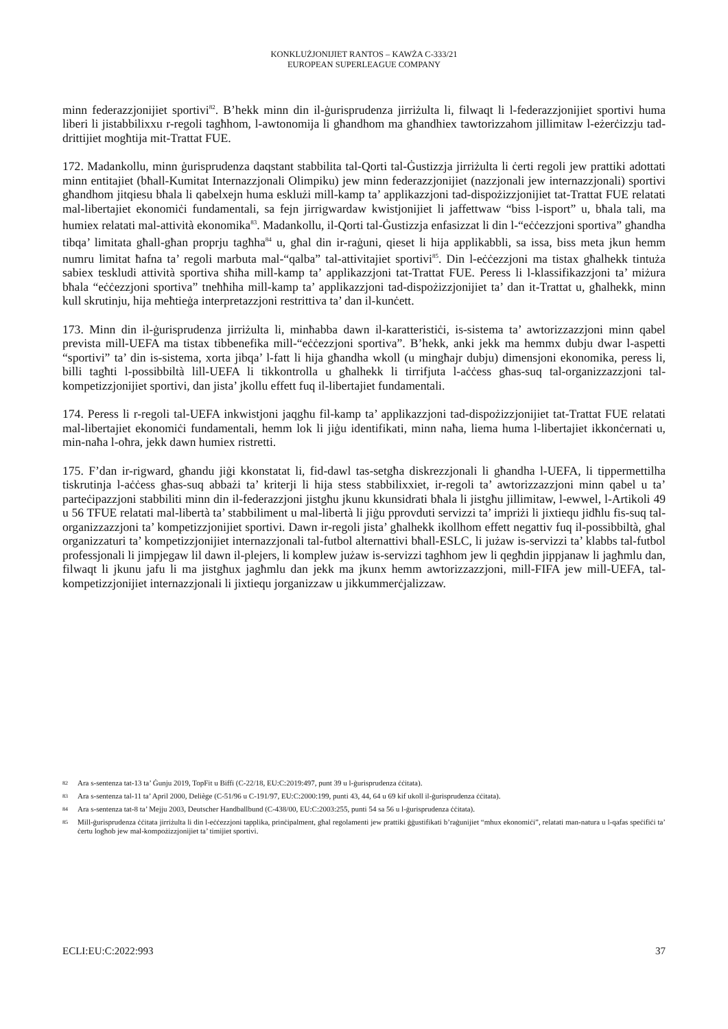KONKLUŻJONIJIET RANTOS – KAWŻA C-333/21
EUROPEAN SUPERLEAGUE COMPANY
minn federazzjonijiet sportivi<sup>82</sup>. B’hekk minn din il-ġurisprudenza jirriżulta li, filwaqt li l-federazzjonijiet sportivi huma liberi li jistabbilixxu r-regoli tagħhom, l-awtonomija li għandhom ma għandhiex tawtorizzahom jillimitaw l-eżerċizzju tad-drittijiet mogħtija mit-Trattat FUE.
172. Madankollu, minn ġurisprudenza daqstant stabbilita tal-Qorti tal-Ġustizzja jirriżulta li ċerti regoli jew prattiki adottati minn entitajiet (bħall-Kumitat Internazzjonali Olimpiku) jew minn federazzjonijiet (nazzjonali jew internazzjonali) sportivi għandhom jitqiesu bħala li qabelxejn huma esklużi mill-kamp ta’ applikazzjoni tad-dispożizzjonijiet tat-Trattat FUE relatati mal-libertajiet ekonomiċi fundamentali, sa fejn jirrigwardaw kwistjonijiet li jaffettwaw “biss l-isport” u, bħala tali, ma humiex relatati mal-attività ekonomika<sup>83</sup>. Madankollu, il-Qorti tal-Ġustizzja enfasizzat li din l-“eċċezzjoni sportiva” għandha tibqa’ limitata għall-għan proprju tagħha<sup>84</sup> u, għal din ir-raġuni, qieset li hija applikabbli, sa issa, biss meta jkun hemm numru limitat ħafna ta’ regoli marbuta mal-“qalba” tal-attivitajiet sportivi<sup>85</sup>. Din l-eċċezzjoni ma tistax għalhekk tintuża sabiex teskludi attività sportiva sħiħa mill-kamp ta’ applikazzjoni tat-Trattat FUE. Peress li l-klassifikazzjoni ta’ miżura bħala “eċċezzjoni sportiva” tneħħiha mill-kamp ta’ applikazzjoni tad-dispożizzjonijiet ta’ dan it-Trattat u, għalhekk, minn kull skrutinju, hija meħtieġa interpretazzjoni restrittiva ta’ dan il-kunċett.
173. Minn din il-ġurisprudenza jirriżulta li, minħabba dawn il-karatteristiċi, is-sistema ta’ awtorizzazzjoni minn qabel prevista mill-UEFA ma tistax tibbenefika mill-“eċċezzjoni sportiva”. B’hekk, anki jekk ma hemmx dubju dwar l-aspetti “sportivi” ta’ din is-sistema, xorta jibqa’ l-fatt li hija għandha wkoll (u mingħajr dubju) dimensjoni ekonomika, peress li, billi tagħti l-possibbiltà lill-UEFA li tikkontrolla u għalhekk li tirrifjuta l-aċċess għas-suq tal-organizzazzjoni tal-kompetizzjonijiet sportivi, dan jista’ jkollu effett fuq il-libertajiet fundamentali.
174. Peress li r-regoli tal-UEFA inkwistjoni jaqgħu fil-kamp ta’ applikazzjoni tad-dispożizzjonijiet tat-Trattat FUE relatati mal-libertajiet ekonomiċi fundamentali, hemm lok li jiġu identifikati, minn naħa, liema huma l-libertajiet ikkonċernati u, min-naħa l-oħra, jekk dawn humiex ristretti.
175. F’dan ir-rigward, għandu jiġi kkonstatat li, fid-dawl tas-setgħa diskrezzjonali li għandha l-UEFA, li tippermettilha tiskrutinja l-aċċess għas-suq abbażi ta’ kriterji li hija stess stabbilixxiet, ir-regoli ta’ awtorizzazzjoni minn qabel u ta’ parteċipazzjoni stabbiliti minn din il-federazzjoni jistgħu jkunu kkunsidrati bħala li jistgħu jillimitaw, l-ewwel, l-Artikoli 49 u 56 TFUE relatati mal-libertà ta’ stabbiliment u mal-libertà li jiġu pprovduti servizzi ta’ impriżi li jixtiequ jidħlu fis-suq tal-organizzazzjoni ta’ kompetizzjonijiet sportivi. Dawn ir-regoli jista’ għalhekk ikollhom effett negattiv fuq il-possibbiltà, għal organizzaturi ta’ kompetizzjonijiet internazzjonali tal-futbol alternattivi bħall-ESLC, li jużaw is-servizzi ta’ klabbs tal-futbol professjonali li jimpjegaw lil dawn il-plejers, li komplew jużaw is-servizzi tagħhom jew li qegħdin jippjanaw li jagħmlu dan, filwaqt li jkunu jafu li ma jistgħux jagħmlu dan jekk ma jkunx hemm awtorizzazzjoni, mill-FIFA jew mill-UEFA, tal-kompetizzjonijiet internazzjonali li jixtiequ jorganizzaw u jikkummerċjalizzaw.
82 Ara s-sentenza tat-13 ta’ Ġunju 2019, TopFit u Biffi (C-22/18, EU:C:2019:497, punt 39 u l-ġurisprudenza ċċitata).
83 Ara s-sentenza tal-11 ta’ April 2000, Deliège (C-51/96 u C-191/97, EU:C:2000:199, punti 43, 44, 64 u 69 kif ukoll il-ġurisprudenza ċċitata).
84 Ara s-sentenza tat-8 ta’ Mejju 2003, Deutscher Handballbund (C-438/00, EU:C:2003:255, punti 54 sa 56 u l-ġurisprudenza ċċitata).
85 Mill-ġurisprudenza ċċitata jirriżulta li din l-eċċezzjoni tapplika, prinċipalment, għal regolamenti jew prattiki ġġustifikati b’raġunijiet “mhux ekonomiċi”, relatati man-natura u l-qafas speċifiċi ta’ ċertu logħob jew mal-kompożizzjonijiet ta’ timijiet sportivi.
ECLI:EU:C:2022:993 37